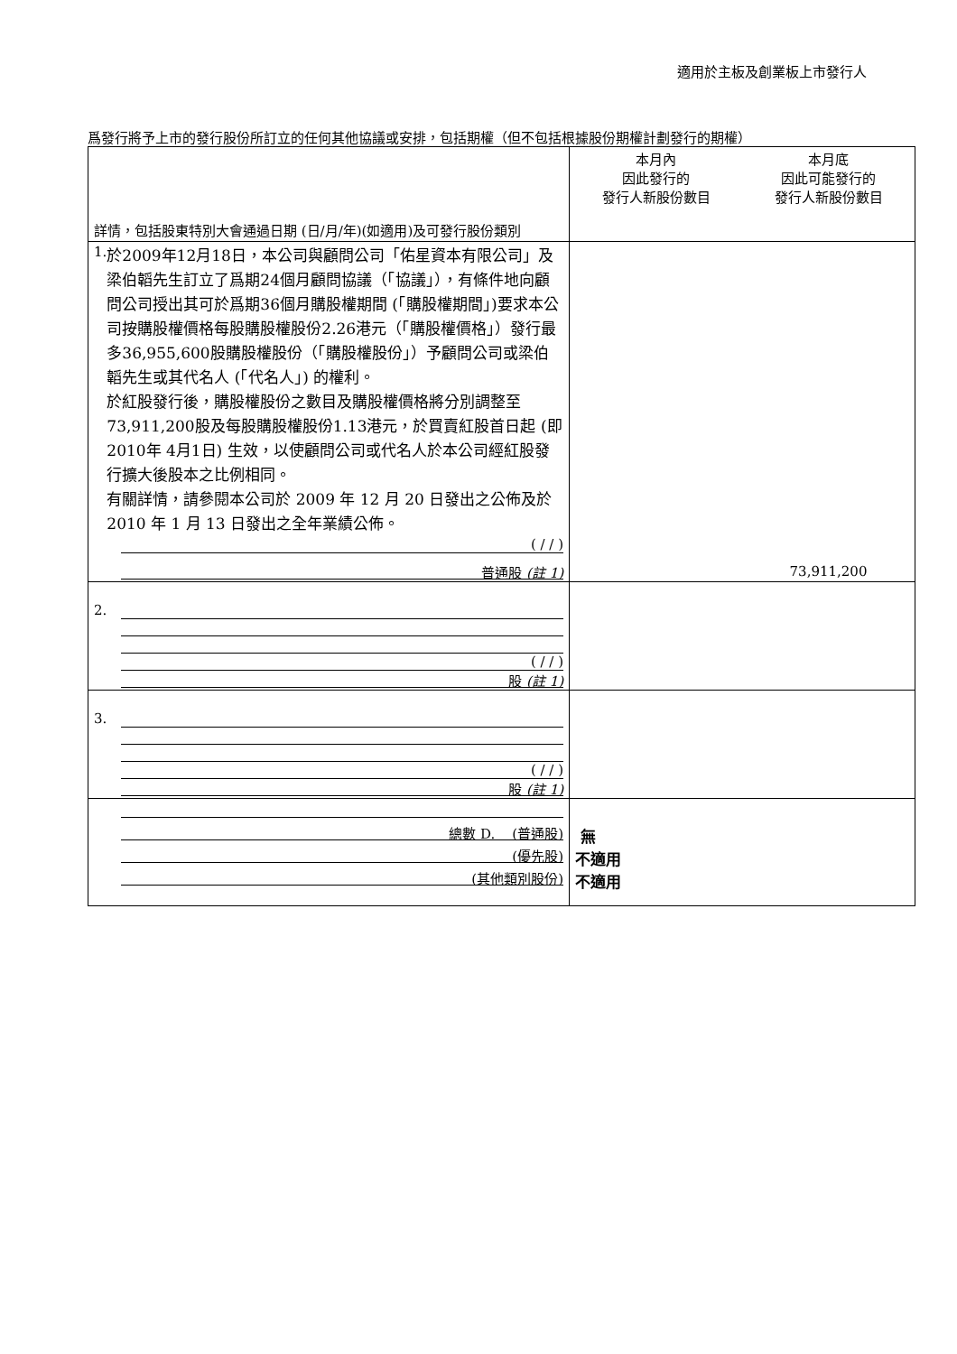適用於主板及創業板上市發行人
爲發行將予上市的發行股份所訂立的任何其他協議或安排，包括期權（但不包括根據股份期權計劃發行的期權）
| 詳情，包括股東特別大會通過日期 (日/月/年)(如適用)及可發行股份類別 | 本月內 因此發行的 發行人新股份數目 | 本月底 因此可能發行的 發行人新股份數目 |
| 1. 於2009年12月18日，本公司與顧問公司「佑星資本有限公司」及梁伯韜先生訂立了爲期24個月顧問協議（「協議」），有條件地向顧問公司授出其可於爲期36個月購股權期間 (「購股權期間」)要求本公司按購股權價格每股購股權股份2.26港元（「購股權價格」）發行最多36,955,600股購股權股份（「購股權股份」）予顧問公司或梁伯韜先生或其代名人 (「代名人」) 的權利。 於紅股發行後，購股權股份之數目及購股權價格將分別調整至73,911,200股及每股購股權股份1.13港元，於買賣紅股首日起 (即2010年 4月1日) 生效，以使顧問公司或代名人於本公司經紅股發行擴大後股本之比例相同。 有關詳情，請參閱本公司於 2009 年 12 月 20 日發出之公佈及於 2010 年 1 月 13 日發出之全年業績公佈。 ( / / ) 普通股 (註 1) | | 73,911,200 |
| 2. ( / / ) 股 (註 1) | | |
| 3. ( / / ) 股 (註 1) | | |
| 總數 D. (普通股) (優先股) (其他類別股份) | 無 不適用 不適用 | |